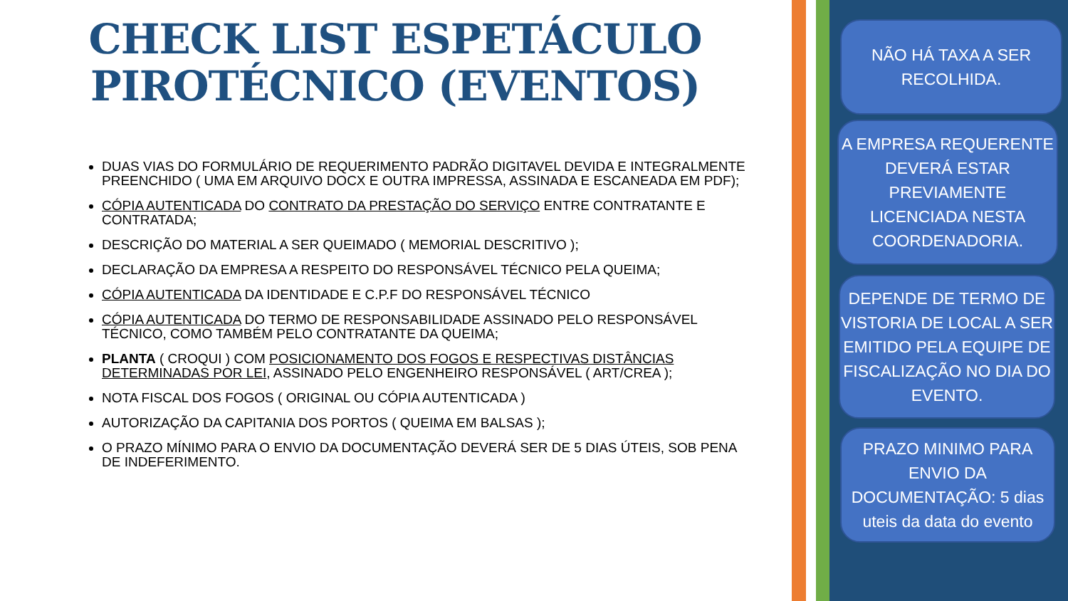CHECK LIST ESPETÁCULO
PIROTÉCNICO (EVENTOS)
DUAS VIAS DO FORMULÁRIO DE REQUERIMENTO PADRÃO DIGITAVEL DEVIDA E INTEGRALMENTE PREENCHIDO ( UMA EM ARQUIVO DOCX E OUTRA IMPRESSA, ASSINADA E ESCANEADA EM PDF);
CÓPIA AUTENTICADA DO CONTRATO DA PRESTAÇÃO DO SERVIÇO ENTRE CONTRATANTE E CONTRATADA;
DESCRIÇÃO DO MATERIAL A SER QUEIMADO ( MEMORIAL DESCRITIVO );
DECLARAÇÃO DA EMPRESA A RESPEITO DO RESPONSÁVEL TÉCNICO PELA QUEIMA;
CÓPIA AUTENTICADA DA IDENTIDADE E C.P.F DO RESPONSÁVEL TÉCNICO
CÓPIA AUTENTICADA DO TERMO DE RESPONSABILIDADE ASSINADO PELO RESPONSÁVEL TÉCNICO, COMO TAMBÉM PELO CONTRATANTE DA QUEIMA;
PLANTA ( CROQUI ) COM POSICIONAMENTO DOS FOGOS E RESPECTIVAS DISTÂNCIAS DETERMINADAS POR LEI, ASSINADO PELO ENGENHEIRO RESPONSÁVEL ( ART/CREA );
NOTA FISCAL DOS FOGOS ( ORIGINAL OU CÓPIA AUTENTICADA )
AUTORIZAÇÃO DA CAPITANIA DOS PORTOS ( QUEIMA EM BALSAS );
O PRAZO MÍNIMO PARA O ENVIO DA DOCUMENTAÇÃO DEVERÁ SER DE 5 DIAS ÚTEIS, SOB PENA DE INDEFERIMENTO.
NÃO HÁ TAXA A SER RECOLHIDA.
A EMPRESA REQUERENTE DEVERÁ ESTAR PREVIAMENTE LICENCIADA NESTA COORDENADORIA.
DEPENDE DE TERMO DE VISTORIA DE LOCAL A SER EMITIDO PELA EQUIPE DE FISCALIZAÇÃO NO DIA DO EVENTO.
PRAZO MINIMO PARA ENVIO DA DOCUMENTAÇÃO: 5 dias uteis da data do evento